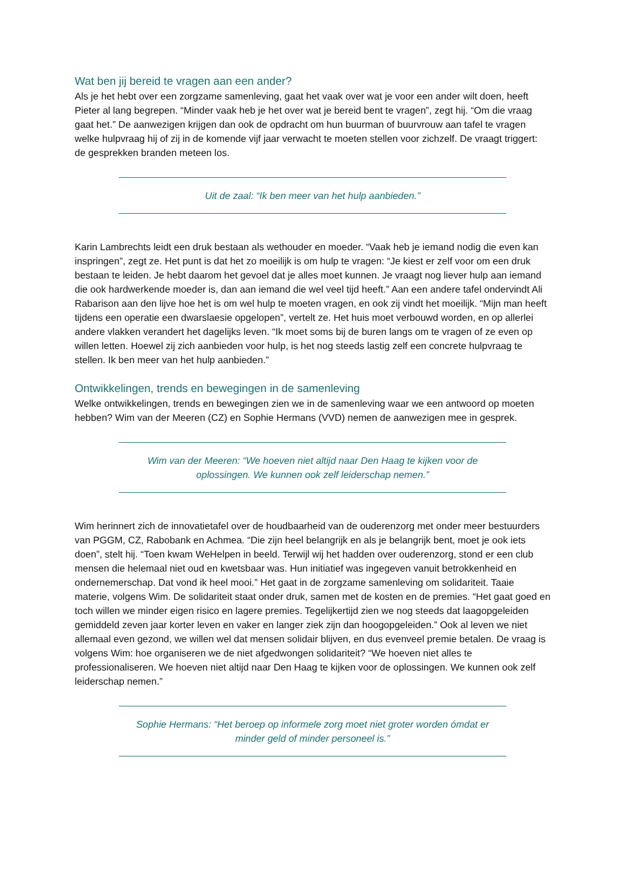Wat ben jij bereid te vragen aan een ander?
Als je het hebt over een zorgzame samenleving, gaat het vaak over wat je voor een ander wilt doen, heeft Pieter al lang begrepen. “Minder vaak heb je het over wat je bereid bent te vragen”, zegt hij. “Om die vraag gaat het.” De aanwezigen krijgen dan ook de opdracht om hun buurman of buurvrouw aan tafel te vragen welke hulpvraag hij of zij in de komende vijf jaar verwacht te moeten stellen voor zichzelf. De vraagt triggert: de gesprekken branden meteen los.
Uit de zaal: “Ik ben meer van het hulp aanbieden.”
Karin Lambrechts leidt een druk bestaan als wethouder en moeder. “Vaak heb je iemand nodig die even kan inspringen”, zegt ze. Het punt is dat het zo moeilijk is om hulp te vragen: “Je kiest er zelf voor om een druk bestaan te leiden. Je hebt daarom het gevoel dat je alles moet kunnen. Je vraagt nog liever hulp aan iemand die ook hardwerkende moeder is, dan aan iemand die wel veel tijd heeft.” Aan een andere tafel ondervindt Ali Rabarison aan den lijve hoe het is om wel hulp te moeten vragen, en ook zij vindt het moeilijk. “Mijn man heeft tijdens een operatie een dwarslaesie opgelopen”, vertelt ze. Het huis moet verbouwd worden, en op allerlei andere vlakken verandert het dagelijks leven. “Ik moet soms bij de buren langs om te vragen of ze even op willen letten. Hoewel zij zich aanbieden voor hulp, is het nog steeds lastig zelf een concrete hulpvraag te stellen. Ik ben meer van het hulp aanbieden.”
Ontwikkelingen, trends en bewegingen in de samenleving
Welke ontwikkelingen, trends en bewegingen zien we in de samenleving waar we een antwoord op moeten hebben? Wim van der Meeren (CZ) en Sophie Hermans (VVD) nemen de aanwezigen mee in gesprek.
Wim van der Meeren: “We hoeven niet altijd naar Den Haag te kijken voor de oplossingen. We kunnen ook zelf leiderschap nemen.”
Wim herinnert zich de innovatietafel over de houdbaarheid van de ouderenzorg met onder meer bestuurders van PGGM, CZ, Rabobank en Achmea. “Die zijn heel belangrijk en als je belangrijk bent, moet je ook iets doen”, stelt hij. “Toen kwam WeHelpen in beeld. Terwijl wij het hadden over ouderenzorg, stond er een club mensen die helemaal niet oud en kwetsbaar was. Hun initiatief was ingegeven vanuit betrokkenheid en ondernemerschap. Dat vond ik heel mooi.” Het gaat in de zorgzame samenleving om solidariteit. Taaie materie, volgens Wim. De solidariteit staat onder druk, samen met de kosten en de premies. “Het gaat goed en toch willen we minder eigen risico en lagere premies. Tegelijkertijd zien we nog steeds dat laagopgeleiden gemiddeld zeven jaar korter leven en vaker en langer ziek zijn dan hoogopgeleiden.” Ook al leven we niet allemaal even gezond, we willen wel dat mensen solidair blijven, en dus evenveel premie betalen. De vraag is volgens Wim: hoe organiseren we de niet afgedwongen solidariteit? “We hoeven niet alles te professionaliseren. We hoeven niet altijd naar Den Haag te kijken voor de oplossingen. We kunnen ook zelf leiderschap nemen.”
Sophie Hermans: “Het beroep op informele zorg moet niet groter worden ómdat er minder geld of minder personeel is.”